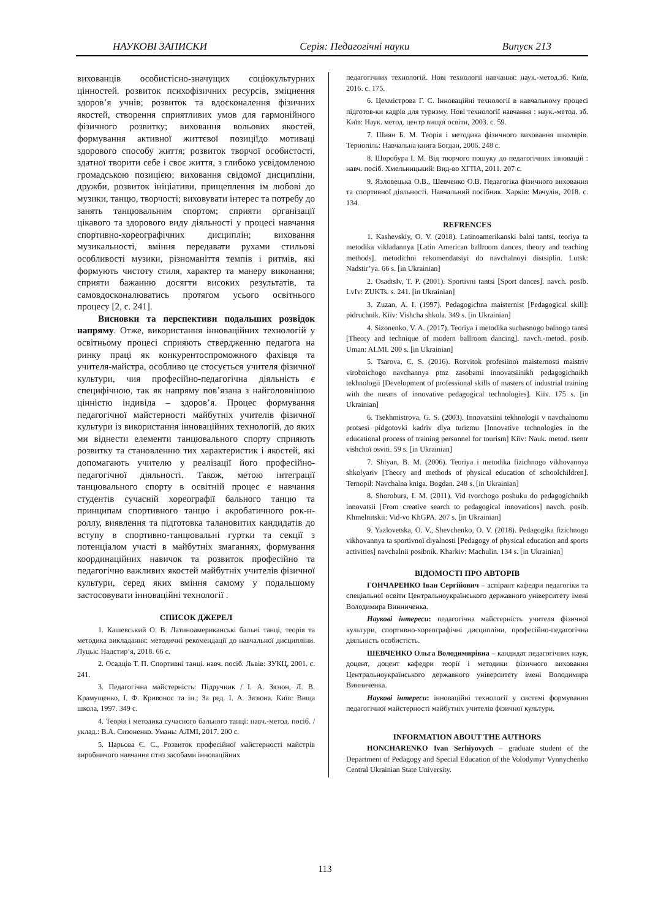НАУКОВІ ЗАПИСКИ Серія: Педагогічні науки Випуск 213
вихованців особистісно-значущих соціокультурних цінностей. розвиток психофізичних ресурсів, зміцнення здоров’я учнів; розвиток та вдосконалення фізичних якостей, створення сприятливих умов для гармонійного фізичного розвитку; виховання вольових якостей, формування активної життєвої позиціїдо мотиваці здорового способу життя; розвиток творчої особистості, здатної творити себе і своє життя, з глибоко усвідомленою громадською позицією; виховання свідомої дисципліни, дружби, розвиток ініціативи, прищеплення їм любові до музики, танцю, творчості; виховувати інтерес та потребу до занять танцювальним спортом; сприяти організації цікавого та здорового виду діяльності у процесі навчання спортивно-хореографічних дисциплін; виховання музикальності, вміння передавати рухами стильові особливості музики, різноманіття темпів і ритмів, які формують чистоту стиля, характер та манеру виконання; сприяти бажанню досягти високих результатів, та самовдосконалюватись протягом усього освітнього процесу [2, с. 241].
Висновки та перспективи подальших розвідок напряму. Отже, використання інноваційних технологій у освітньому процесі сприяють ствердженню педагога на ринку праці як конкурентоспроможного фахівця та учителя-майстра, особливо це стосується учителя фізичної культури, чия професійно-педагогічна діяльність є специфічною, так як напряму пов’язана з найголовнішою цінністю індивіда – здоров’я. Процес формування педагогічної майстерності майбутніх учителів фізичної культури із використання інноваційних технологій, до яких ми віднести елементи танцювального спорту сприяють розвитку та становленню тих характеристик і якостей, які допомагають учителю у реалізації його професійно-педагогічної діяльності. Також, метою інтеграції танцювального спорту в освітній процес є навчання студентів сучасній хореографії бального танцю та принципам спортивного танцю і акробатичного рок-н-роллу, виявлення та підготовка талановитих кандидатів до вступу в спортивно-танцювальні гуртки та секції з потенціалом участі в майбутніх змаганнях, формування координаційних навичок та розвиток професійно та педагогічно важливих якостей майбутніх учителів фізичної культури, серед яких вміння самому у подальшому застосовувати інноваційні технології .
СПИСОК ДЖЕРЕЛ
1. Кашевський О. В. Латиноамериканські бальні танці, теорія та методика викладання: методичні рекомендації до навчальної дисципліни. Луцьк: Надстир’я, 2018. 66 с.
2. Осадців Т. П. Спортивні танці. навч. посіб. Львів: ЗУКЦ, 2001. с. 241.
3. Педагогічна майстерність: Підручник / І. А. Зязюн, Л. В. Крамущенко, І. Ф. Кривонос та ін.; За ред. І. А. Зязюна. Київ: Вища школа, 1997. 349 с.
4. Теорія і методика сучасного бального танці: навч.-метод. посіб. / уклад.: В.А. Сизоненко. Умань: АЛМІ, 2017. 200 с.
5. Царьова Є. С., Розвиток професійної майстерності майстрів виробничого навчання птнз засобами інноваційних
педагогічних технологій. Нові технології навчання: наук.-метод.зб. Київ, 2016. с. 175.
6. Цехмістрова Г. С. Інноваційні технології в навчальному процесі підготов-ки кадрів для туризму. Нові технології навчання : наук.-метод. зб. Київ: Наук. метод. центр вищої освіти, 2003. с. 59.
7. Шиян Б. М. Теорія і методика фізичного виховання школярів. Тернопіль: Навчальна книга Богдан, 2006. 248 с.
8. Шоробура І. М. Від творчого пошуку до педагогічних інновацій : навч. посіб. Хмельницький: Вид-во ХГПА, 2011. 207 с.
9. Язловецька О.В., Шевченко О.В. Педагогіка фізичного виховання та спортивної діяльності. Навчальний посібник. Харків: Мачулін, 2018. с. 134.
REFRENCES
1. Kashevskiy, O. V. (2018). Latinoamerikanski balni tantsi, teoriya ta metodika vikladannya [Latin American ballroom dances, theory and teaching methods]. metodichni rekomendatsiyi do navchalnoyi distsiplin. Lutsk: Nadstir’ya. 66 s. [in Ukrainian]
2. OsadtsIv, T. P. (2001). Sportivni tantsi [Sport dances]. navch. posIb. LvIv: ZUKTs. s. 241. [in Ukrainian]
3. Zuzan, A. I. (1997). Pedagogichna maisternist [Pedagogical skill]: pidruchnik. Kiïv: Vishcha shkola. 349 s. [in Ukrainian]
4. Sizonenko, V. A. (2017). Teoriya i metodika suchasnogo balnogo tantsi [Theory and technique of modern ballroom dancing]. navch.-metod. posib. Uman: ALMI. 200 s. [in Ukrainian]
5. Tsarova, Є. S. (2016). Rozvitok profesiinoï maisternosti maistriv virobnichogo navchannya ptnz zasobami innovatsiinikh pedagogichnikh tekhnologii [Development of professional skills of masters of industrial training with the means of innovative pedagogical technologies]. Kiïv. 175 s. [in Ukrainian]
6. Tsekhmistrova, G. S. (2003). Innovatsiini tekhnologiï v navchalnomu protsesi pidgotovki kadriv dlya turizmu [Innovative technologies in the educational process of training personnel for tourism] Kiïv: Nauk. metod. tsentr vishchoï osviti. 59 s. [in Ukrainian]
7. Shiyan, B. M. (2006). Teoriya i metodika fizichnogo vikhovannya shkolyariv [Theory and methods of physical education of schoolchildren]. Ternopil: Navchalna kniga. Bogdan. 248 s. [in Ukrainian]
8. Shorobura, I. M. (2011). Vid tvorchogo poshuku do pedagogichnikh innovatsii [From creative search to pedagogical innovations] navch. posib. Khmelnitskii: Vid-vo KhGPA. 207 s. [in Ukrainian]
9. Yazlovetska, O. V., Shevchenko, O. V. (2018). Pedagogika fizichnogo vikhovannya ta sportivnoï diyalnosti [Pedagogy of physical education and sports activities] navchalnii posibnik. Kharkiv: Machulin. 134 s. [in Ukrainian]
ВІДОМОСТІ ПРО АВТОРІВ
ГОНЧАРЕНКО Іван Сергійович – аспірант кафедри педагогіки та спеціальної освіти Центральноукраїнського державного університету імені Володимира Винниченка.
Наукові інтереси: педагогічна майстерність учителя фізичної культури, спортивно-хореографічні дисципліни, професійно-педагогічна діяльність особистість.
ШЕВЧЕНКО Ольга Володимирівна – кандидат педагогічних наук, доцент, доцент кафедри теорії і методики фізичного виховання Центральноукраїнського державного університету імені Володимира Винниченка.
Наукові інтереси: інноваційні технології у системі формування педагогічної майстерності майбутніх учителів фізичної культури.
INFORMATION ABOUT THE AUTHORS
HONCHARENKO Ivan Serhiyovych – graduate student of the Department of Pedagogy and Special Education of the Volodymyr Vynnychenko Central Ukrainian State University.
113